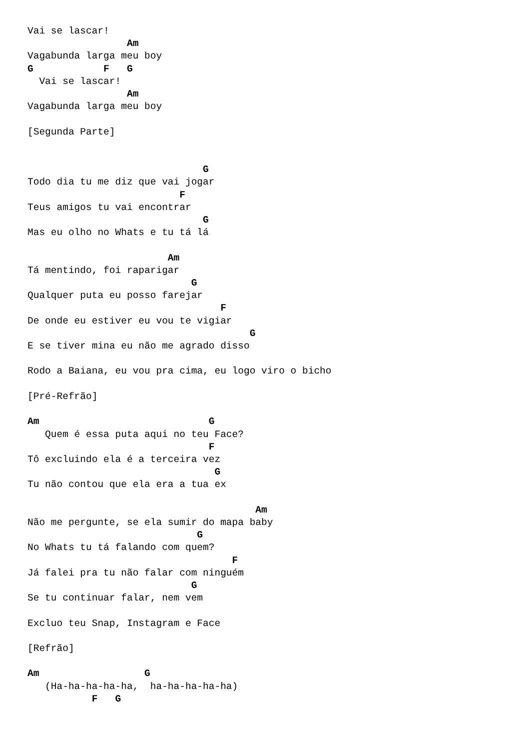Vai se lascar!
                 Am
Vagabunda larga meu boy
G            F   G
  Vai se lascar!
                 Am
Vagabunda larga meu boy

[Segunda Parte]


                              G
Todo dia tu me diz que vai jogar
                          F
Teus amigos tu vai encontrar
                              G
Mas eu olho no Whats e tu tá lá

                        Am
Tá mentindo, foi raparigar
                            G
Qualquer puta eu posso farejar
                                 F
De onde eu estiver eu vou te vigiar
                                      G
E se tiver mina eu não me agrado disso

Rodo a Baiana, eu vou pra cima, eu logo viro o bicho

[Pré-Refrão]

Am                             G
   Quem é essa puta aqui no teu Face?
                               F
Tô excluindo ela é a terceira vez
                                G
Tu não contou que ela era a tua ex

                                       Am
Não me pergunte, se ela sumir do mapa baby
                             G
No Whats tu tá falando com quem?
                                   F
Já falei pra tu não falar com ninguém
                            G
Se tu continuar falar, nem vem

Excluo teu Snap, Instagram e Face

[Refrão]

Am                  G
   (Ha-ha-ha-ha-ha,  ha-ha-ha-ha-ha)
           F   G